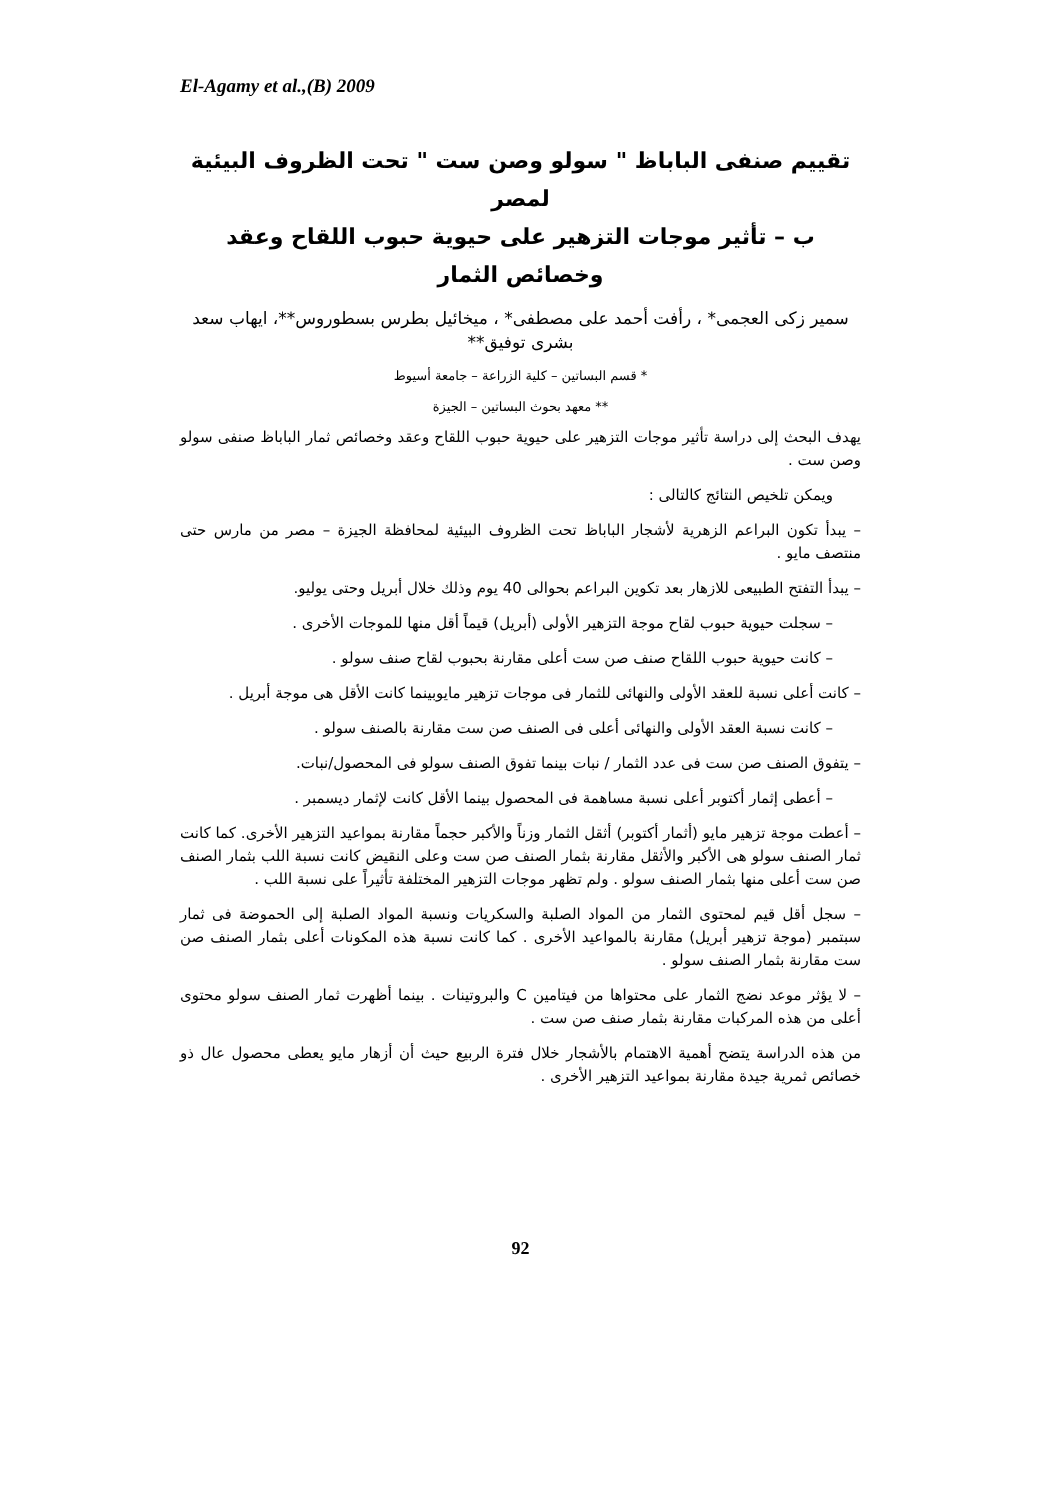El-Agamy et al.,(B) 2009
تقييم صنفى الباباظ " سولو وصن ست " تحت الظروف البيئية لمصر
ب – تأثير موجات التزهير على حيوية حبوب اللقاح وعقد وخصائص الثمار
سمير زكى العجمى* ، رأفت أحمد على مصطفى* ، ميخائيل بطرس بسطوروس**، ايهاب سعد بشرى توفيق**
* قسم البساتين – كلية الزراعة – جامعة أسيوط
** معهد بحوث البساتين – الجيزة
يهدف البحث إلى دراسة تأثير موجات التزهير على حيوية حبوب اللقاح وعقد وخصائص ثمار الباباظ صنفى سولو وصن ست .
ويمكن تلخيص النتائج كالتالى :
– يبدأ تكون البراعم الزهرية لأشجار الباباظ تحت الظروف البيئية لمحافظة الجيزة – مصر من مارس حتى منتصف مايو .
– يبدأ التفتح الطبيعى للازهار بعد تكوين البراعم بحوالى 40 يوم وذلك خلال أبريل وحتى يوليو.
– سجلت حيوية حبوب لقاح موجة التزهير الأولى (أبريل) قيماً أقل منها للموجات الأخرى .
– كانت حيوية حبوب اللقاح صنف صن ست أعلى مقارنة بحبوب لقاح صنف سولو .
– كانت أعلى نسبة للعقد الأولى والنهائى للثمار فى موجات تزهير مايوبينما كانت الأقل هى موجة أبريل .
– كانت نسبة العقد الأولى والنهائى أعلى فى الصنف صن ست مقارنة بالصنف سولو .
– يتفوق الصنف صن ست فى عدد الثمار / نبات بينما تفوق الصنف سولو فى المحصول/نبات.
– أعطى إثمار أكتوبر أعلى نسبة مساهمة فى المحصول بينما الأقل كانت لإثمار ديسمبر .
– أعطت موجة تزهير مايو (أثمار أكتوبر) أثقل الثمار وزناً والأكبر حجماً مقارنة بمواعيد التزهير الأخرى. كما كانت ثمار الصنف سولو هى الأكبر والأثقل مقارنة بثمار الصنف صن ست وعلى النقيض كانت نسبة اللب بثمار الصنف صن ست أعلى منها بثمار الصنف سولو . ولم تظهر موجات التزهير المختلفة تأثيراً على نسبة اللب .
– سجل أقل قيم لمحتوى الثمار من المواد الصلبة والسكريات ونسبة المواد الصلبة إلى الحموضة فى ثمار سبتمبر (موجة تزهير أبريل) مقارنة بالمواعيد الأخرى . كما كانت نسبة هذه المكونات أعلى بثمار الصنف صن ست مقارنة بثمار الصنف سولو .
– لا يؤثر موعد نضج الثمار على محتواها من فيتامين C والبروتينات . بينما أظهرت ثمار الصنف سولو محتوى أعلى من هذه المركبات مقارنة بثمار صنف صن ست .
من هذه الدراسة يتضح أهمية الاهتمام بالأشجار خلال فترة الربيع حيث أن أزهار مايو يعطى محصول عال ذو خصائص ثمرية جيدة مقارنة بمواعيد التزهير الأخرى .
92